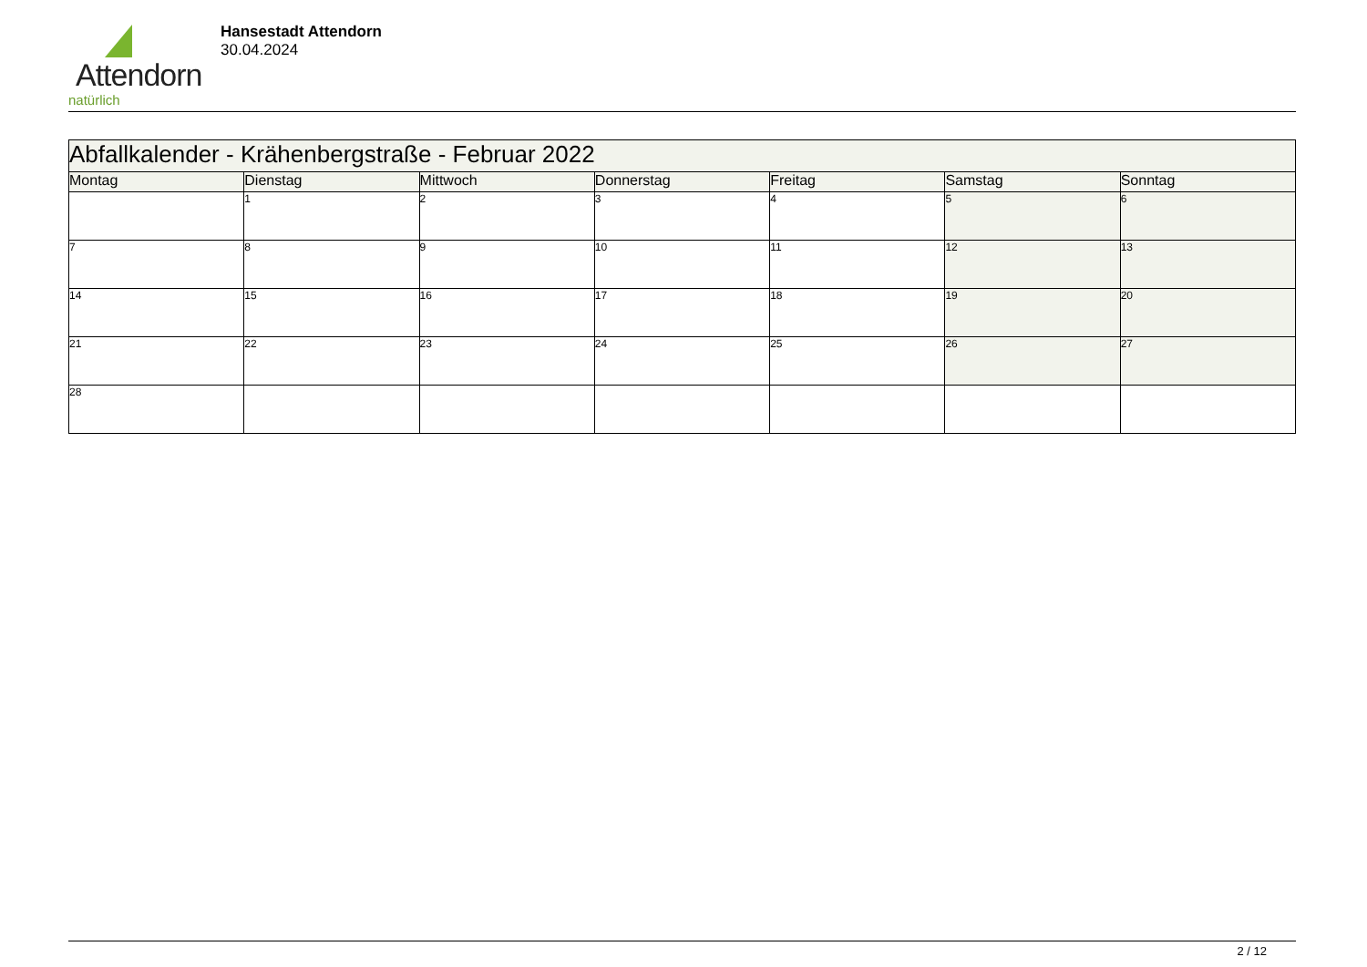Attendorn
natürlich
Hansestadt Attendorn
30.04.2024
| Abfallkalender - Krähenbergstraße - Februar 2022 | | | | | | |
| Montag | Dienstag | Mittwoch | Donnerstag | Freitag | Samstag | Sonntag |
| | 1 | 2 | 3 | 4 | 5 | 6 |
| 7 | 8 | 9 | 10 | 11 | 12 | 13 |
| 14 | 15 | 16 | 17 | 18 | 19 | 20 |
| 21 | 22 | 23 | 24 | 25 | 26 | 27 |
| 28 | | | | | | |
2 / 12